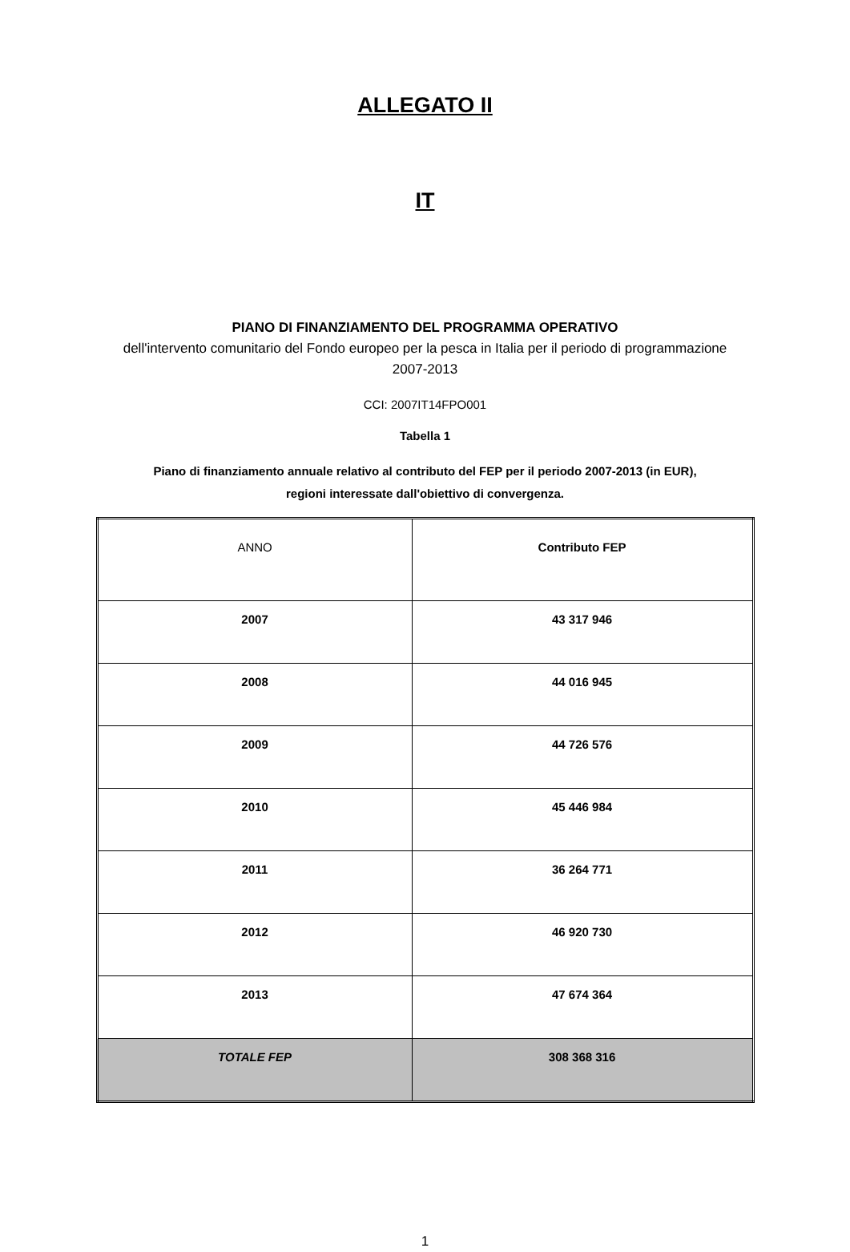ALLEGATO II
IT
PIANO DI FINANZIAMENTO DEL PROGRAMMA OPERATIVO
dell'intervento comunitario del Fondo europeo per la pesca in Italia per il periodo di programmazione
2007-2013
CCI: 2007IT14FPO001
Tabella 1
Piano di finanziamento annuale relativo al contributo del FEP per il periodo 2007-2013 (in EUR),
regioni interessate dall'obiettivo di convergenza.
| ANNO | Contributo FEP |
| 2007 | 43 317 946 |
| 2008 | 44 016 945 |
| 2009 | 44 726 576 |
| 2010 | 45 446 984 |
| 2011 | 36 264 771 |
| 2012 | 46 920 730 |
| 2013 | 47 674 364 |
| TOTALE FEP | 308 368 316 |
1